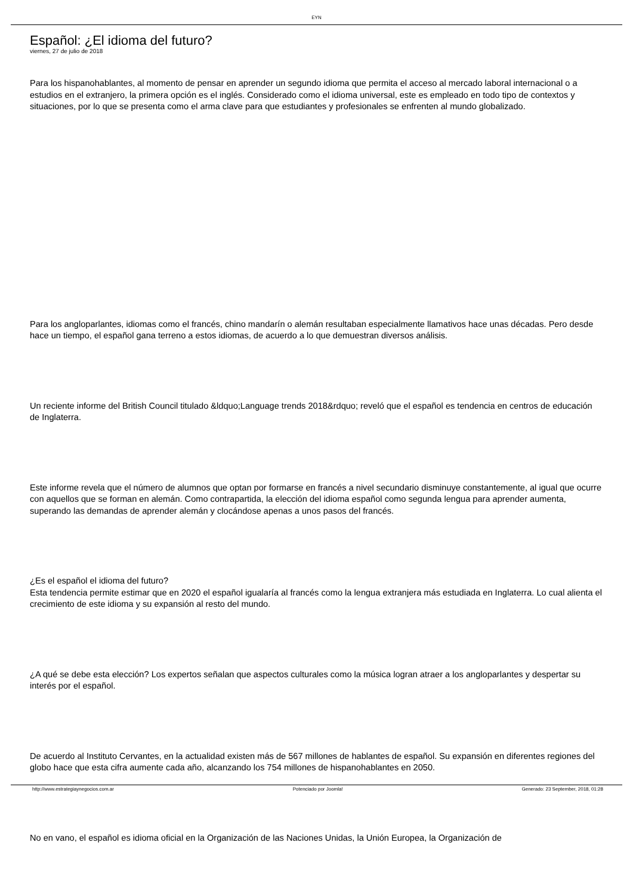EYN
Español: ¿El idioma del futuro?
viernes, 27 de julio de 2018
Para los hispanohablantes, al momento de pensar en aprender un segundo idioma que permita el acceso al mercado laboral internacional o a estudios en el extranjero, la primera opción es el inglés. Considerado como el idioma universal, este es empleado en todo tipo de contextos y situaciones, por lo que se presenta como el arma clave para que estudiantes y profesionales se enfrenten al mundo globalizado.
Para los angloparlantes, idiomas como el francés, chino mandarín o alemán resultaban especialmente llamativos hace unas décadas. Pero desde hace un tiempo, el español gana terreno a estos idiomas, de acuerdo a lo que demuestran diversos análisis.
Un reciente informe del British Council titulado &ldquo;Language trends 2018&rdquo; reveló que el español es tendencia en centros de educación de Inglaterra.
Este informe revela que el número de alumnos que optan por formarse en francés a nivel secundario disminuye constantemente, al igual que ocurre con aquellos que se forman en alemán. Como contrapartida, la elección del idioma español como segunda lengua para aprender aumenta, superando las demandas de aprender alemán y clocándose apenas a unos pasos del francés.
¿Es el español el idioma del futuro?
Esta tendencia permite estimar que en 2020 el español igualaría al francés como la lengua extranjera más estudiada en Inglaterra. Lo cual alienta el crecimiento de este idioma y su expansión al resto del mundo.
¿A qué se debe esta elección? Los expertos señalan que aspectos culturales como la música logran atraer a los angloparlantes y despertar su interés por el español.
De acuerdo al Instituto Cervantes, en la actualidad existen más de 567 millones de hablantes de español. Su expansión en diferentes regiones del globo hace que esta cifra aumente cada año, alcanzando los 754 millones de hispanohablantes en 2050.
No en vano, el español es idioma oficial en la Organización de las Naciones Unidas, la Unión Europea, la Organización de
http://www.estrategiaynegocios.com.ar Potenciado por Joomla! Generado: 23 September, 2018, 01:28